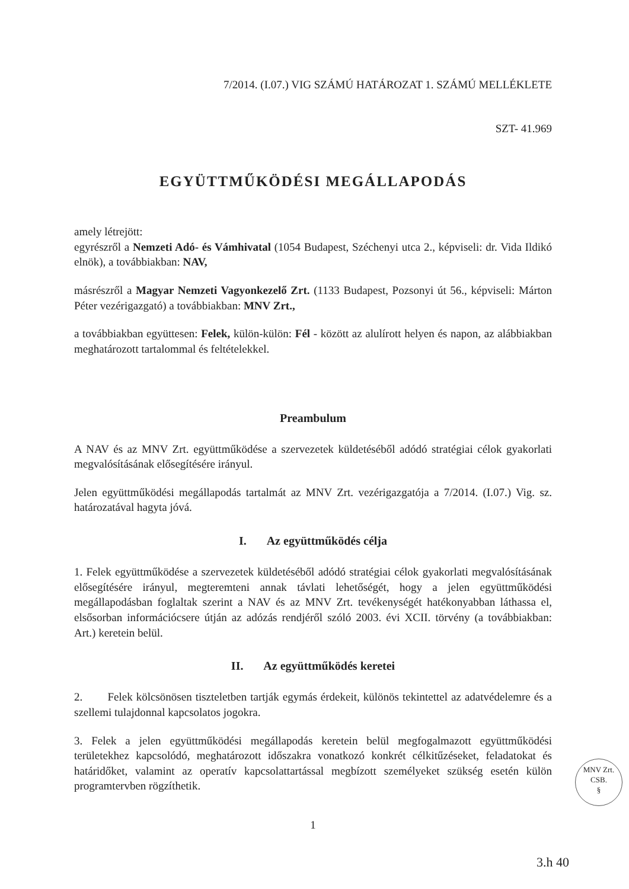7/2014. (I.07.) VIG SZÁMÚ HATÁROZAT 1. SZÁMÚ MELLÉKLETE
SZT- 41.969
EGYÜTTMŰKÖDÉSI MEGÁLLAPODÁS
amely létrejött:
egyrészről a Nemzeti Adó- és Vámhivatal (1054 Budapest, Széchenyi utca 2., képviseli: dr. Vida Ildikó elnök), a továbbiakban: NAV,
másrészről a Magyar Nemzeti Vagyonkezelő Zrt. (1133 Budapest, Pozsonyi út 56., képviseli: Márton Péter vezérigazgató) a továbbiakban: MNV Zrt.,
a továbbiakban együttesen: Felek, külön-külön: Fél - között az alulírott helyen és napon, az alábbiakban meghatározott tartalommal és feltételekkel.
Preambulum
A NAV és az MNV Zrt. együttműködése a szervezetek küldetéséből adódó stratégiai célok gyakorlati megvalósításának elősegítésére irányul.
Jelen együttműködési megállapodás tartalmát az MNV Zrt. vezérigazgatója a 7/2014. (I.07.) Vig. sz. határozatával hagyta jóvá.
I. Az együttműködés célja
1. Felek együttműködése a szervezetek küldetéséből adódó stratégiai célok gyakorlati megvalósításának elősegítésére irányul, megteremteni annak távlati lehetőségét, hogy a jelen együttműködési megállapodásban foglaltak szerint a NAV és az MNV Zrt. tevékenységét hatékonyabban láthassa el, elsősorban információcsere útján az adózás rendjéről szóló 2003. évi XCII. törvény (a továbbiakban: Art.) keretein belül.
II. Az együttműködés keretei
2. Felek kölcsönösen tiszteletben tartják egymás érdekeit, különös tekintettel az adatvédelemre és a szellemi tulajdonnal kapcsolatos jogokra.
3. Felek a jelen együttműködési megállapodás keretein belül megfogalmazott együttműködési területekhez kapcsolódó, meghatározott időszakra vonatkozó konkrét célkitűzéseket, feladatokat és határidőket, valamint az operatív kapcsolattartással megbízott személyeket szükség esetén külön programtervben rögzíthetik.
1
MNV Zrt.
CSB.
§
3.h 40